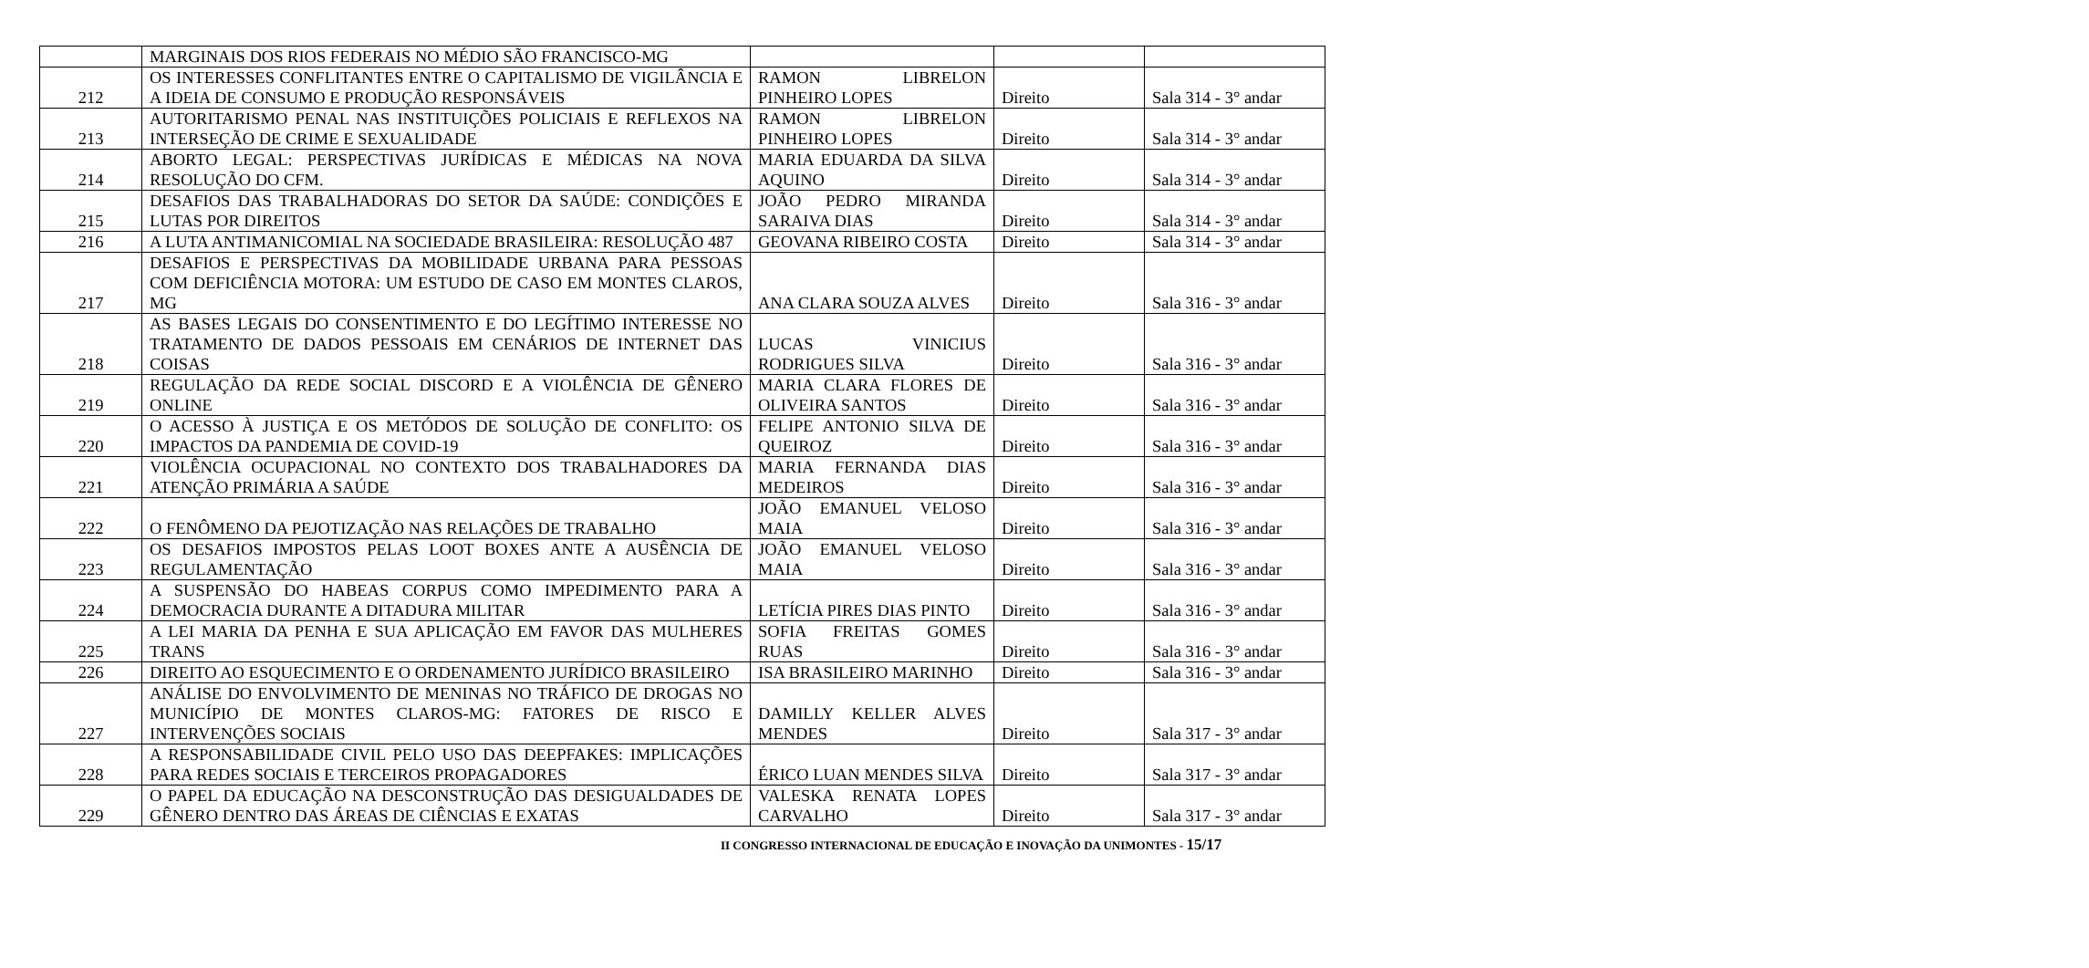| | MARGINAIS DOS RIOS FEDERAIS NO MÉDIO SÃO FRANCISCO-MG | | | |
| 212 | OS INTERESSES CONFLITANTES ENTRE O CAPITALISMO DE VIGILÂNCIA E A IDEIA DE CONSUMO E PRODUÇÃO RESPONSÁVEIS | RAMON LIBRELON PINHEIRO LOPES | Direito | Sala 314 - 3° andar |
| 213 | AUTORITARISMO PENAL NAS INSTITUIÇÕES POLICIAIS E REFLEXOS NA INTERSEÇÃO DE CRIME E SEXUALIDADE | RAMON LIBRELON PINHEIRO LOPES | Direito | Sala 314 - 3° andar |
| 214 | ABORTO LEGAL: PERSPECTIVAS JURÍDICAS E MÉDICAS NA NOVA RESOLUÇÃO DO CFM. | MARIA EDUARDA DA SILVA AQUINO | Direito | Sala 314 - 3° andar |
| 215 | DESAFIOS DAS TRABALHADORAS DO SETOR DA SAÚDE: CONDIÇÕES E LUTAS POR DIREITOS | JOÃO PEDRO MIRANDA SARAIVA DIAS | Direito | Sala 314 - 3° andar |
| 216 | A LUTA ANTIMANICOMIAL NA SOCIEDADE BRASILEIRA: RESOLUÇÃO 487 | GEOVANA RIBEIRO COSTA | Direito | Sala 314 - 3° andar |
| 217 | DESAFIOS E PERSPECTIVAS DA MOBILIDADE URBANA PARA PESSOAS COM DEFICIÊNCIA MOTORA: UM ESTUDO DE CASO EM MONTES CLAROS, MG | ANA CLARA SOUZA ALVES | Direito | Sala 316 - 3° andar |
| 218 | AS BASES LEGAIS DO CONSENTIMENTO E DO LEGÍTIMO INTERESSE NO TRATAMENTO DE DADOS PESSOAIS EM CENÁRIOS DE INTERNET DAS COISAS | LUCAS VINICIUS RODRIGUES SILVA | Direito | Sala 316 - 3° andar |
| 219 | REGULAÇÃO DA REDE SOCIAL DISCORD E A VIOLÊNCIA DE GÊNERO ONLINE | MARIA CLARA FLORES DE OLIVEIRA SANTOS | Direito | Sala 316 - 3° andar |
| 220 | O ACESSO À JUSTIÇA E OS METÓDOS DE SOLUÇÃO DE CONFLITO: OS IMPACTOS DA PANDEMIA DE COVID-19 | FELIPE ANTONIO SILVA DE QUEIROZ | Direito | Sala 316 - 3° andar |
| 221 | VIOLÊNCIA OCUPACIONAL NO CONTEXTO DOS TRABALHADORES DA ATENÇÃO PRIMÁRIA A SAÚDE | MARIA FERNANDA DIAS MEDEIROS | Direito | Sala 316 - 3° andar |
| 222 | O FENÔMENO DA PEJOTIZAÇÃO NAS RELAÇÕES DE TRABALHO | JOÃO EMANUEL VELOSO MAIA | Direito | Sala 316 - 3° andar |
| 223 | OS DESAFIOS IMPOSTOS PELAS LOOT BOXES ANTE A AUSÊNCIA DE REGULAMENTAÇÃO | JOÃO EMANUEL VELOSO MAIA | Direito | Sala 316 - 3° andar |
| 224 | A SUSPENSÃO DO HABEAS CORPUS COMO IMPEDIMENTO PARA A DEMOCRACIA DURANTE A DITADURA MILITAR | LETÍCIA PIRES DIAS PINTO | Direito | Sala 316 - 3° andar |
| 225 | A LEI MARIA DA PENHA E SUA APLICAÇÃO EM FAVOR DAS MULHERES TRANS | SOFIA FREITAS GOMES RUAS | Direito | Sala 316 - 3° andar |
| 226 | DIREITO AO ESQUECIMENTO E O ORDENAMENTO JURÍDICO BRASILEIRO | ISA BRASILEIRO MARINHO | Direito | Sala 316 - 3° andar |
| 227 | ANÁLISE DO ENVOLVIMENTO DE MENINAS NO TRÁFICO DE DROGAS NO MUNICÍPIO DE MONTES CLAROS-MG: FATORES DE RISCO E INTERVENÇÕES SOCIAIS | DAMILLY KELLER ALVES MENDES | Direito | Sala 317 - 3° andar |
| 228 | A RESPONSABILIDADE CIVIL PELO USO DAS DEEPFAKES: IMPLICAÇÕES PARA REDES SOCIAIS E TERCEIROS PROPAGADORES | ÉRICO LUAN MENDES SILVA | Direito | Sala 317 - 3° andar |
| 229 | O PAPEL DA EDUCAÇÃO NA DESCONSTRUÇÃO DAS DESIGUALDADES DE GÊNERO DENTRO DAS ÁREAS DE CIÊNCIAS E EXATAS | VALESKA RENATA LOPES CARVALHO | Direito | Sala 317 - 3° andar |
II CONGRESSO INTERNACIONAL DE EDUCAÇÃO E INOVAÇÃO DA UNIMONTES - 15/17